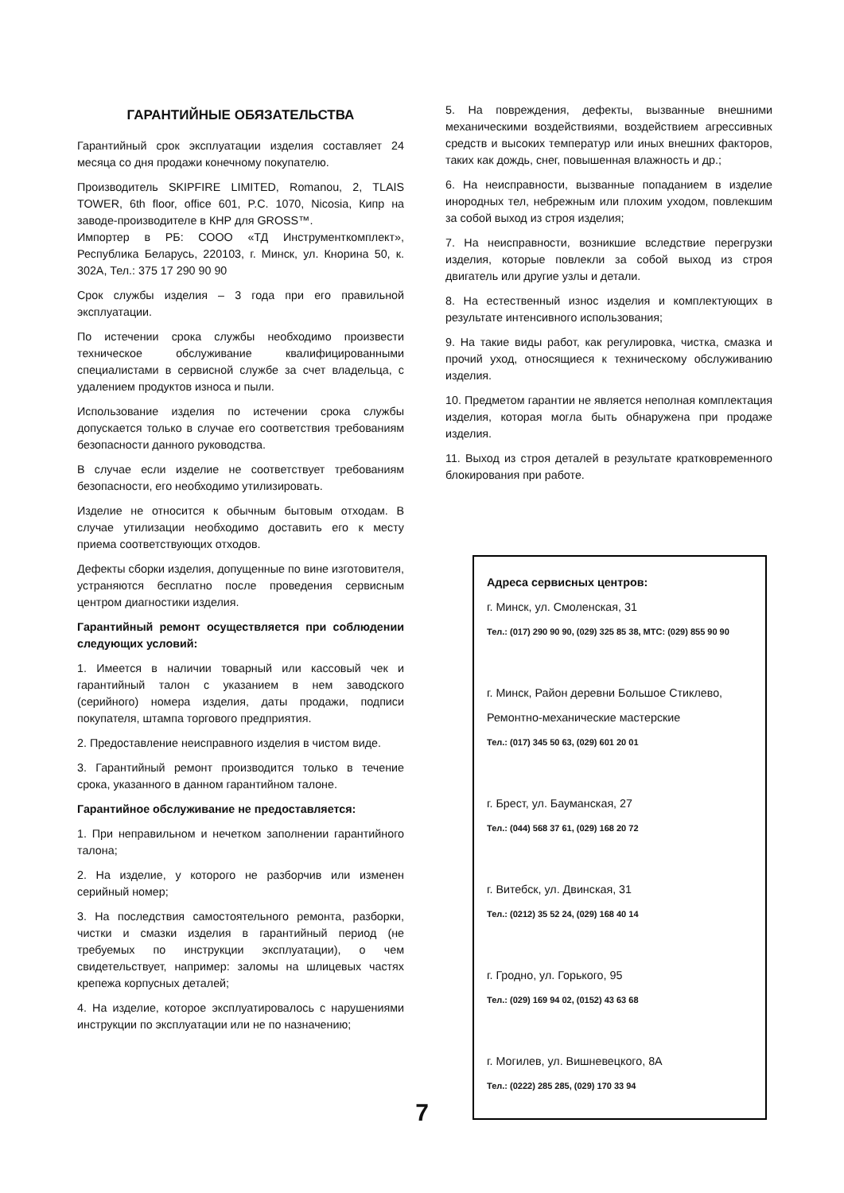ГАРАНТИЙНЫЕ ОБЯЗАТЕЛЬСТВА
Гарантийный срок эксплуатации изделия составляет 24 месяца со дня продажи конечному покупателю.
Производитель SKIPFIRE LIMITED, Romanou, 2, TLAIS TOWER, 6th floor, office 601, P.C. 1070, Nicosia, Кипр на заводе-производителе в КНР для GROSS™.
Импортер в РБ: СООО «ТД Инструменткомплект», Республика Беларусь, 220103, г. Минск, ул. Кнорина 50, к. 302А, Тел.: 375 17 290 90 90
Срок службы изделия – 3 года при его правильной эксплуатации.
По истечении срока службы необходимо произвести техническое обслуживание квалифицированными специалистами в сервисной службе за счет владельца, с удалением продуктов износа и пыли.
Использование изделия по истечении срока службы допускается только в случае его соответствия требованиям безопасности данного руководства.
В случае если изделие не соответствует требованиям безопасности, его необходимо утилизировать.
Изделие не относится к обычным бытовым отходам. В случае утилизации необходимо доставить его к месту приема соответствующих отходов.
Дефекты сборки изделия, допущенные по вине изготовителя, устраняются бесплатно после проведения сервисным центром диагностики изделия.
Гарантийный ремонт осуществляется при соблюдении следующих условий:
1. Имеется в наличии товарный или кассовый чек и гарантийный талон с указанием в нем заводского (серийного) номера изделия, даты продажи, подписи покупателя, штампа торгового предприятия.
2. Предоставление неисправного изделия в чистом виде.
3. Гарантийный ремонт производится только в течение срока, указанного в данном гарантийном талоне.
Гарантийное обслуживание не предоставляется:
1. При неправильном и нечетком заполнении гарантийного талона;
2. На изделие, у которого не разборчив или изменен серийный номер;
3. На последствия самостоятельного ремонта, разборки, чистки и смазки изделия в гарантийный период (не требуемых по инструкции эксплуатации), о чем свидетельствует, например: заломы на шлицевых частях крепежа корпусных деталей;
4. На изделие, которое эксплуатировалось с нарушениями инструкции по эксплуатации или не по назначению;
5. На повреждения, дефекты, вызванные внешними механическими воздействиями, воздействием агрессивных средств и высоких температур или иных внешних факторов, таких как дождь, снег, повышенная влажность и др.;
6. На неисправности, вызванные попаданием в изделие инородных тел, небрежным или плохим уходом, повлекшим за собой выход из строя изделия;
7. На неисправности, возникшие вследствие перегрузки изделия, которые повлекли за собой выход из строя двигатель или другие узлы и детали.
8. На естественный износ изделия и комплектующих в результате интенсивного использования;
9. На такие виды работ, как регулировка, чистка, смазка и прочий уход, относящиеся к техническому обслуживанию изделия.
10. Предметом гарантии не является неполная комплектация изделия, которая могла быть обнаружена при продаже изделия.
11. Выход из строя деталей в результате кратковременного блокирования при работе.
Адреса сервисных центров:
г. Минск, ул. Смоленская, 31
Тел.: (017) 290 90 90, (029) 325 85 38, МТС: (029) 855 90 90
г. Минск, Район деревни Большое Стиклево,
Ремонтно-механические мастерские
Тел.: (017) 345 50 63, (029) 601 20 01
г. Брест, ул. Бауманская, 27
Тел.: (044) 568 37 61, (029) 168 20 72
г. Витебск, ул. Двинская, 31
Тел.: (0212) 35 52 24, (029) 168 40 14
г. Гродно, ул. Горького, 95
Тел.: (029) 169 94 02, (0152) 43 63 68
г. Могилев, ул. Вишневецкого, 8А
Тел.: (0222) 285 285, (029) 170 33 94
7